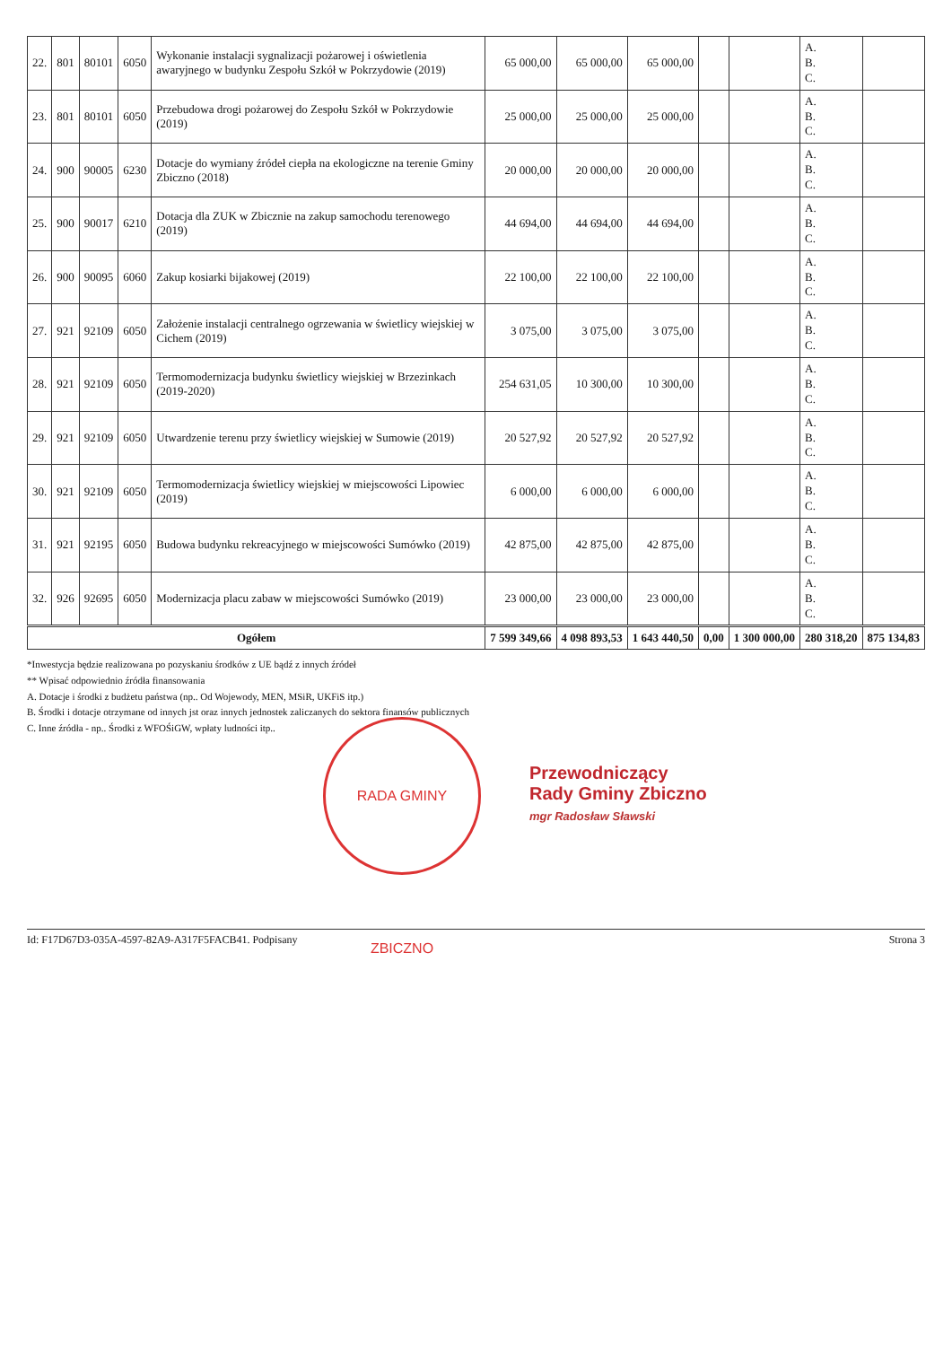| 22. | 801 | 80101 | 6050 | Wykonanie instalacji sygnalizacji pożarowej i oświetlenia awaryjnego w budynku Zespołu Szkół w Pokrzydowie (2019) | 65 000,00 | 65 000,00 | 65 000,00 | | | A. B. C. | |
| 23. | 801 | 80101 | 6050 | Przebudowa drogi pożarowej do Zespołu Szkół w Pokrzydowie (2019) | 25 000,00 | 25 000,00 | 25 000,00 | | | A. B. C. | |
| 24. | 900 | 90005 | 6230 | Dotacje do wymiany źródeł ciepła na ekologiczne na terenie Gminy Zbiczno (2018) | 20 000,00 | 20 000,00 | 20 000,00 | | | A. B. C. | |
| 25. | 900 | 90017 | 6210 | Dotacja dla ZUK w Zbicznie na zakup samochodu terenowego (2019) | 44 694,00 | 44 694,00 | 44 694,00 | | | A. B. C. | |
| 26. | 900 | 90095 | 6060 | Zakup kosiarki bijakowej (2019) | 22 100,00 | 22 100,00 | 22 100,00 | | | A. B. C. | |
| 27. | 921 | 92109 | 6050 | Założenie instalacji centralnego ogrzewania w świetlicy wiejskiej w Cichem (2019) | 3 075,00 | 3 075,00 | 3 075,00 | | | A. B. C. | |
| 28. | 921 | 92109 | 6050 | Termomodernizacja budynku świetlicy wiejskiej w Brzezinkach (2019-2020) | 254 631,05 | 10 300,00 | 10 300,00 | | | A. B. C. | |
| 29. | 921 | 92109 | 6050 | Utwardzenie terenu przy świetlicy wiejskiej w Sumowie (2019) | 20 527,92 | 20 527,92 | 20 527,92 | | | A. B. C. | |
| 30. | 921 | 92109 | 6050 | Termomodernizacja świetlicy wiejskiej w miejscowości Lipowiec (2019) | 6 000,00 | 6 000,00 | 6 000,00 | | | A. B. C. | |
| 31. | 921 | 92195 | 6050 | Budowa budynku rekreacyjnego w miejscowości Sumówko (2019) | 42 875,00 | 42 875,00 | 42 875,00 | | | A. B. C. | |
| 32. | 926 | 92695 | 6050 | Modernizacja placu zabaw w miejscowości Sumówko (2019) | 23 000,00 | 23 000,00 | 23 000,00 | | | A. B. C. | |
| Ogółem | | | | | 7 599 349,66 | 4 098 893,53 | 1 643 440,50 | 0,00 | 1 300 000,00 | 280 318,20 | 875 134,83 |
*Inwestycja będzie realizowana po pozyskaniu środków z UE bądź z innych źródeł
** Wpisać odpowiednio źródła finansowania
A. Dotacje i środki z budżetu państwa (np.. Od Wojewody, MEN, MSiR, UKFiS itp.)
B. Środki i dotacje otrzymane od innych jst oraz innych jednostek zaliczanych do sektora finansów publicznych
C. Inne źródła - np.. Środki z WFOŚiGW, wpłaty ludności itp..
Przewodniczący
Rady Gminy Zbiczno
mgr Radosław Sławski
RADA GMINY ZBICZNO
Id: F17D67D3-035A-4597-82A9-A317F5FACB41. Podpisany Strona 3